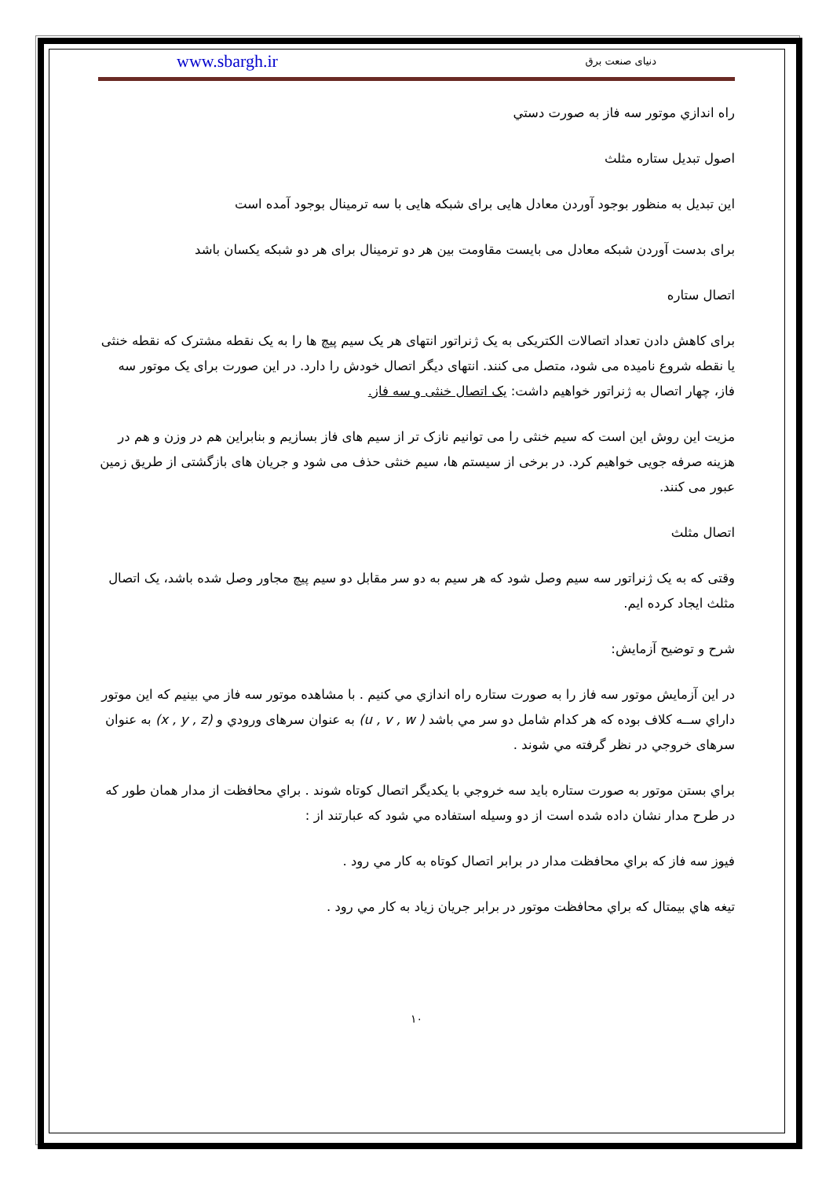دنیای صنعت برق www.sbargh.ir
راه اندازي موتور سه فاز به صورت دستي
اصول تبدیل ستاره مثلث
این تبدیل به منظور بوجود آوردن معادل هایی برای شبکه هایی با سه ترمینال بوجود آمده است
برای بدست آوردن شبکه معادل می بایست مقاومت بین هر دو ترمینال برای هر دو شبکه یکسان باشد
اتصال ستاره
برای کاهش دادن تعداد اتصالات الکتریکی به یک ژنراتور انتهای هر یک سیم پیچ ها را به یک نقطه مشترک که نقطه خنثی یا نقطه شروع نامیده می شود، متصل می کنند. انتهای دیگر اتصال خودش را دارد. در این صورت برای یک موتور سه فاز، چهار اتصال به ژنراتور خواهیم داشت: یک اتصال خنثی و سه فاز.
مزیت این روش این است که سیم خنثی را می توانیم نازک تر از سیم های فاز بسازیم و بنابراین هم در وزن و هم در هزینه صرفه جویی خواهیم کرد. در برخی از سیستم ها، سیم خنثی حذف می شود و جریان های بازگشتی از طریق زمین عبور می کنند.
اتصال مثلث
وقتی که به یک ژنراتور سه سیم وصل شود که هر سیم به دو سر مقابل دو سیم پیچ مجاور وصل شده باشد، یک اتصال مثلث ایجاد کرده ایم.
شرح و توضیح آزمایش:
در این آزمایش موتور سه فاز را به صورت ستاره راه اندازي مي كنيم . با مشاهده موتور سه فاز مي بينيم كه اين موتور داراي ســه كلاف بوده كه هر كدام شامل دو سر مي باشد ( u , v , w) به عنوان سرهاى ورودي و (x , y , z) به عنوان سرهاى خروجي در نظر گرفته مي شوند .
براي بستن موتور به صورت ستاره بايد سه خروجي با يكديگر اتصال كوتاه شوند . براي محافظت از مدار همان طور كه در طرح مدار نشان داده شده است از دو وسيله استفاده مي شود كه عبارتند از :
فيوز سه فاز كه براي محافظت مدار در برابر اتصال كوتاه به كار مي رود .
تيغه هاي بيمتال كه براي محافظت موتور در برابر جريان زياد به كار مي رود .
١٠